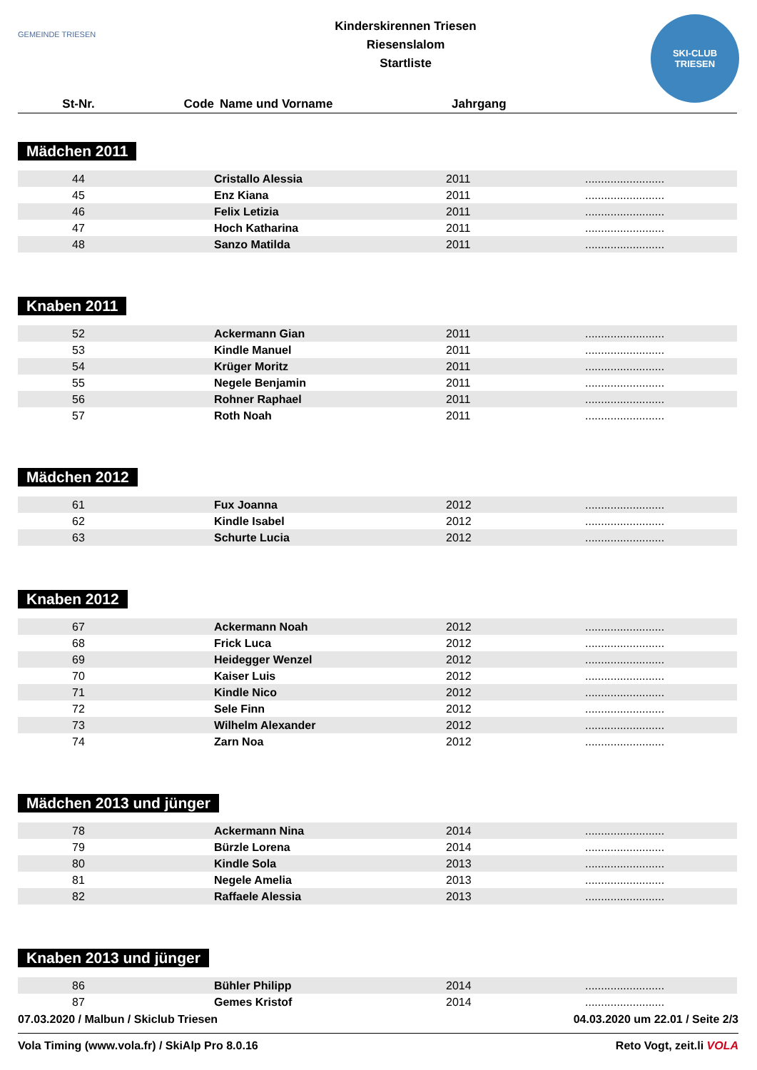GEMEINDE TRIESEN
Kinderskirennen Triesen
Riesenslalom
Startliste
SKI-CLUB
TRIESEN
| St-Nr. | Code | Name und Vorname | Jahrgang | |
| --- | --- | --- | --- | --- |
Mädchen 2011
| 44 | | Cristallo Alessia | 2011 | ......................... |
| 45 | | Enz Kiana | 2011 | ......................... |
| 46 | | Felix Letizia | 2011 | ......................... |
| 47 | | Hoch Katharina | 2011 | ......................... |
| 48 | | Sanzo Matilda | 2011 | ......................... |
Knaben 2011
| 52 | | Ackermann Gian | 2011 | ......................... |
| 53 | | Kindle Manuel | 2011 | ......................... |
| 54 | | Krüger Moritz | 2011 | ......................... |
| 55 | | Negele Benjamin | 2011 | ......................... |
| 56 | | Rohner Raphael | 2011 | ......................... |
| 57 | | Roth Noah | 2011 | ......................... |
Mädchen 2012
| 61 | | Fux Joanna | 2012 | ......................... |
| 62 | | Kindle Isabel | 2012 | ......................... |
| 63 | | Schurte Lucia | 2012 | ......................... |
Knaben 2012
| 67 | | Ackermann Noah | 2012 | ......................... |
| 68 | | Frick Luca | 2012 | ......................... |
| 69 | | Heidegger Wenzel | 2012 | ......................... |
| 70 | | Kaiser Luis | 2012 | ......................... |
| 71 | | Kindle Nico | 2012 | ......................... |
| 72 | | Sele Finn | 2012 | ......................... |
| 73 | | Wilhelm Alexander | 2012 | ......................... |
| 74 | | Zarn Noa | 2012 | ......................... |
Mädchen 2013 und jünger
| 78 | | Ackermann Nina | 2014 | ......................... |
| 79 | | Bürzle Lorena | 2014 | ......................... |
| 80 | | Kindle Sola | 2013 | ......................... |
| 81 | | Negele Amelia | 2013 | ......................... |
| 82 | | Raffaele Alessia | 2013 | ......................... |
Knaben 2013 und jünger
| 86 | | Bühler Philipp | 2014 | ......................... |
| 87 | | Gemes Kristof | 2014 | ......................... |
07.03.2020 / Malbun / Skiclub Triesen 04.03.2020 um 22.01 / Seite 2/3
Vola Timing (www.vola.fr) / SkiAlp Pro 8.0.16 Reto Vogt, zeit.li VOLA